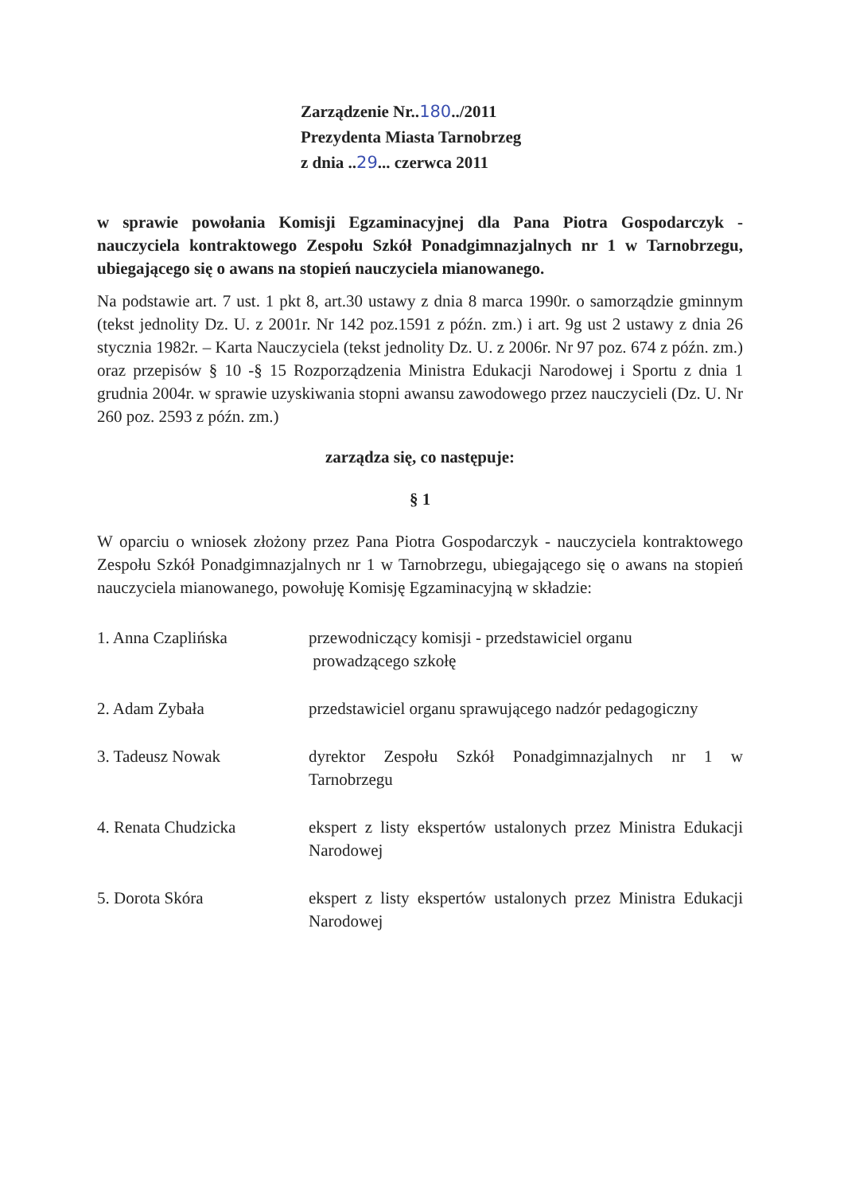Zarządzenie Nr..180../2011
Prezydenta Miasta Tarnobrzeg
z dnia ..29... czerwca 2011
w sprawie powołania Komisji Egzaminacyjnej dla Pana Piotra Gospodarczyk - nauczyciela kontraktowego Zespołu Szkół Ponadgimnazjalnych nr 1 w Tarnobrzegu, ubiegającego się o awans na stopień nauczyciela mianowanego.
Na podstawie art. 7 ust. 1 pkt 8, art.30 ustawy z dnia 8 marca 1990r. o samorządzie gminnym (tekst jednolity Dz. U. z 2001r. Nr 142 poz.1591 z późn. zm.) i art. 9g ust 2 ustawy z dnia 26 stycznia 1982r. – Karta Nauczyciela (tekst jednolity Dz. U. z 2006r. Nr 97 poz. 674 z późn. zm.) oraz przepisów § 10 -§ 15 Rozporządzenia Ministra Edukacji Narodowej i Sportu z dnia 1 grudnia 2004r. w sprawie uzyskiwania stopni awansu zawodowego przez nauczycieli (Dz. U. Nr 260 poz. 2593 z późn. zm.)
zarządza się, co następuje:
§ 1
W oparciu o wniosek złożony przez Pana Piotra Gospodarczyk - nauczyciela kontraktowego Zespołu Szkół Ponadgimnazjalnych nr 1 w Tarnobrzegu, ubiegającego się o awans na stopień nauczyciela mianowanego, powołuję Komisję Egzaminacyjną w składzie:
1. Anna Czaplińska przewodniczący komisji - przedstawiciel organu
prowadzącego szkołę
2. Adam Zybała przedstawiciel organu sprawującego nadzór pedagogiczny
3. Tadeusz Nowak dyrektor Zespołu Szkół Ponadgimnazjalnych nr 1 w Tarnobrzegu
4. Renata Chudzicka ekspert z listy ekspertów ustalonych przez Ministra Edukacji Narodowej
5. Dorota Skóra ekspert z listy ekspertów ustalonych przez Ministra Edukacji Narodowej